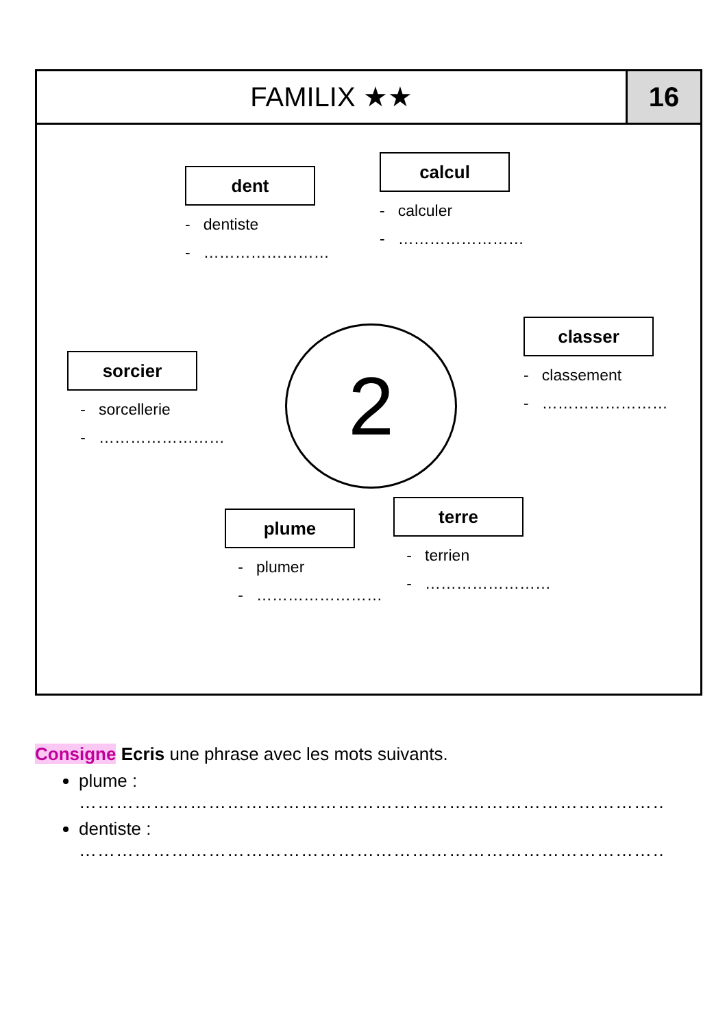FAMILIX ★★ 16
2
dent
- dentiste
- ……………………
calcul
- calculer
- ……………………
classer
- classement
- ……………………
sorcier
- sorcellerie
- ……………………
plume
- plumer
- ……………………
terre
- terrien
- ……………………
Consigne Ecris une phrase avec les mots suivants.
plume :
……………………………………………………………………………………………………
dentiste :
……………………………………………………………………………………………………